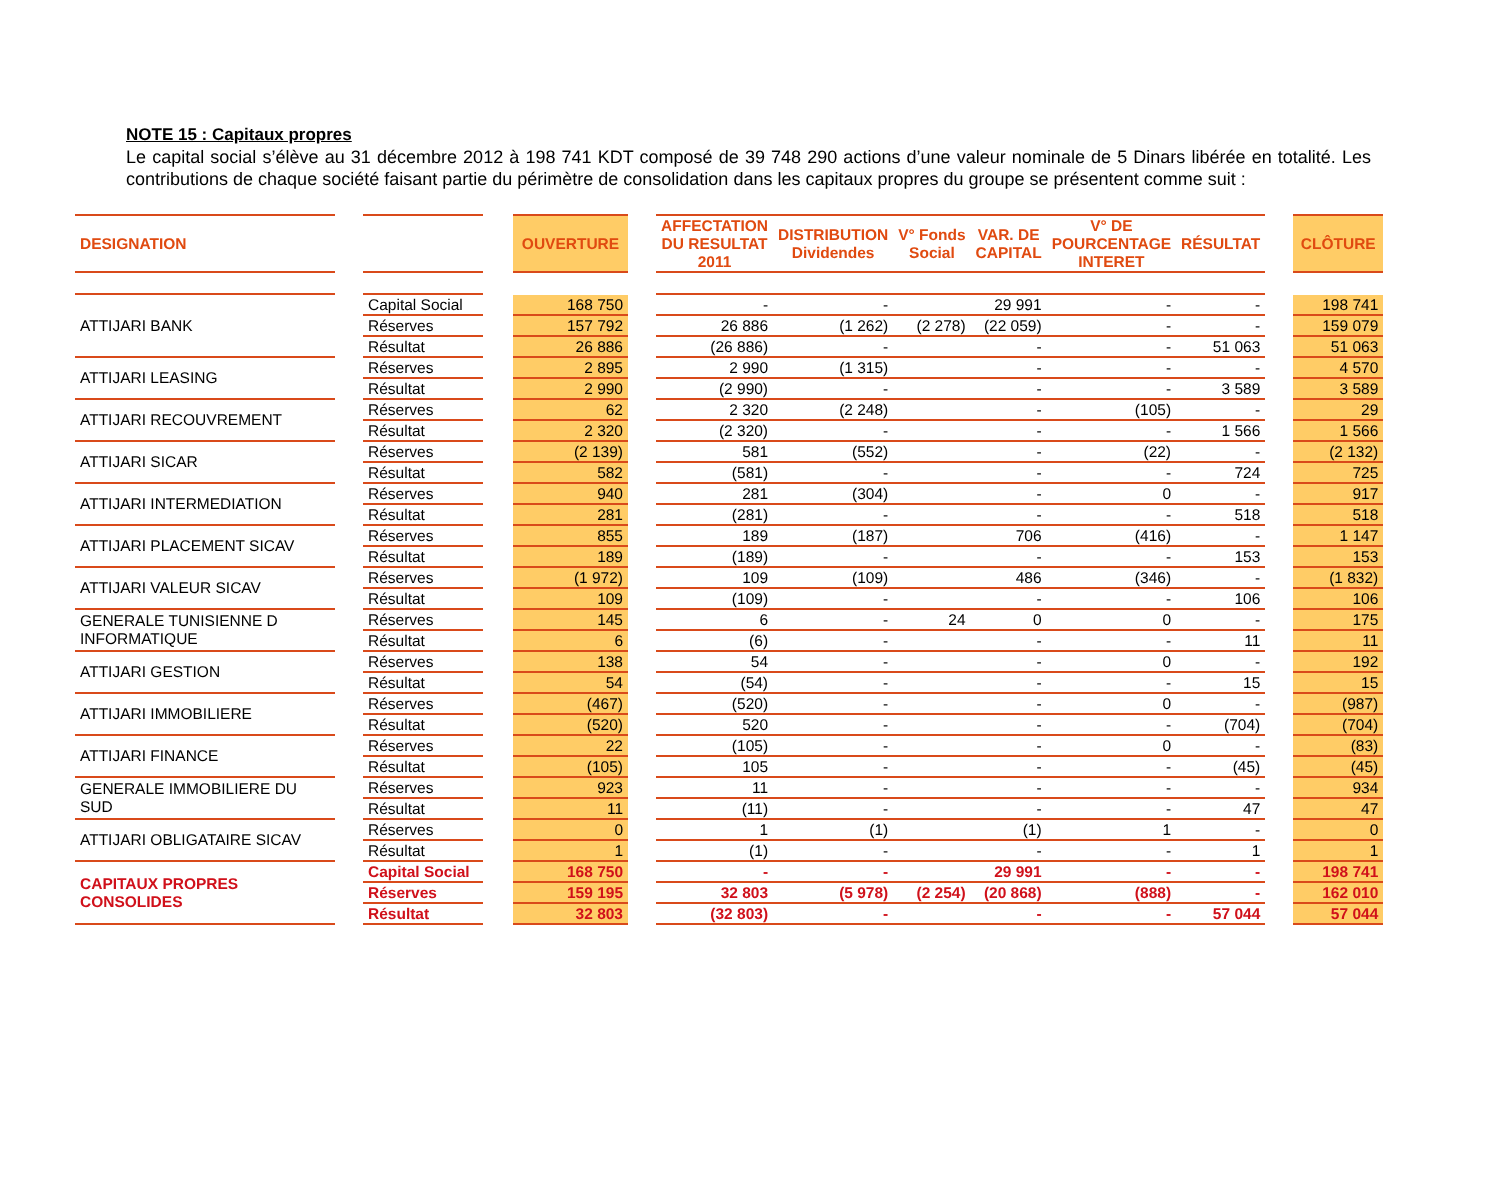NOTE 15 : Capitaux propres
Le capital social s’élève au 31 décembre 2012 à 198 741 KDT composé de 39 748 290 actions d’une valeur nominale de 5 Dinars libérée en totalité. Les contributions de chaque société faisant partie du périmètre de consolidation dans les capitaux propres du groupe se présentent comme suit :
| DESIGNATION | | | | OUVERTURE | | AFFECTATION DU RESULTAT 2011 | DISTRIBUTION Dividendes | V° Fonds Social | VAR. DE CAPITAL | V° DE POURCENTAGE INTERET | RÉSULTAT | | CLÔTURE |
| --- | --- | --- | --- | --- | --- | --- | --- | --- | --- | --- | --- | --- | --- |
| ATTIJARI BANK | | Capital Social | | 168 750 | | - | - | | 29 991 | - | - | | 198 741 |
| | | Réserves | | 157 792 | | 26 886 | (1 262) | (2 278) | (22 059) | - | - | | 159 079 |
| | | Résultat | | 26 886 | | (26 886) | - | | - | - | 51 063 | | 51 063 |
| ATTIJARI LEASING | | Réserves | | 2 895 | | 2 990 | (1 315) | | - | - | - | | 4 570 |
| | | Résultat | | 2 990 | | (2 990) | - | | - | - | 3 589 | | 3 589 |
| ATTIJARI RECOUVREMENT | | Réserves | | 62 | | 2 320 | (2 248) | | - | (105) | - | | 29 |
| | | Résultat | | 2 320 | | (2 320) | - | | - | - | 1 566 | | 1 566 |
| ATTIJARI SICAR | | Réserves | | (2 139) | | 581 | (552) | | - | (22) | - | | (2 132) |
| | | Résultat | | 582 | | (581) | - | | - | - | 724 | | 725 |
| ATTIJARI INTERMEDIATION | | Réserves | | 940 | | 281 | (304) | | - | 0 | - | | 917 |
| | | Résultat | | 281 | | (281) | - | | - | - | 518 | | 518 |
| ATTIJARI PLACEMENT SICAV | | Réserves | | 855 | | 189 | (187) | | 706 | (416) | - | | 1 147 |
| | | Résultat | | 189 | | (189) | - | | - | - | 153 | | 153 |
| ATTIJARI VALEUR SICAV | | Réserves | | (1 972) | | 109 | (109) | | 486 | (346) | - | | (1 832) |
| | | Résultat | | 109 | | (109) | - | | - | - | 106 | | 106 |
| GENERALE TUNISIENNE D INFORMATIQUE | | Réserves | | 145 | | 6 | - | 24 | 0 | 0 | - | | 175 |
| | | Résultat | | 6 | | (6) | - | | - | - | 11 | | 11 |
| ATTIJARI GESTION | | Réserves | | 138 | | 54 | - | | - | 0 | - | | 192 |
| | | Résultat | | 54 | | (54) | - | | - | - | 15 | | 15 |
| ATTIJARI IMMOBILIERE | | Réserves | | (467) | | (520) | - | | - | 0 | - | | (987) |
| | | Résultat | | (520) | | 520 | - | | - | - | (704) | | (704) |
| ATTIJARI FINANCE | | Réserves | | 22 | | (105) | - | | - | 0 | - | | (83) |
| | | Résultat | | (105) | | 105 | - | | - | - | (45) | | (45) |
| GENERALE IMMOBILIERE DU SUD | | Réserves | | 923 | | 11 | - | | - | - | - | | 934 |
| | | Résultat | | 11 | | (11) | - | | - | - | 47 | | 47 |
| ATTIJARI OBLIGATAIRE SICAV | | Réserves | | 0 | | 1 | (1) | | (1) | 1 | - | | 0 |
| | | Résultat | | 1 | | (1) | - | | - | - | 1 | | 1 |
| CAPITAUX PROPRES CONSOLIDES | | Capital Social | | 168 750 | | - | - | | 29 991 | - | - | | 198 741 |
| | | Réserves | | 159 195 | | 32 803 | (5 978) | (2 254) | (20 868) | (888) | - | | 162 010 |
| | | Résultat | | 32 803 | | (32 803) | - | | - | - | 57 044 | | 57 044 |